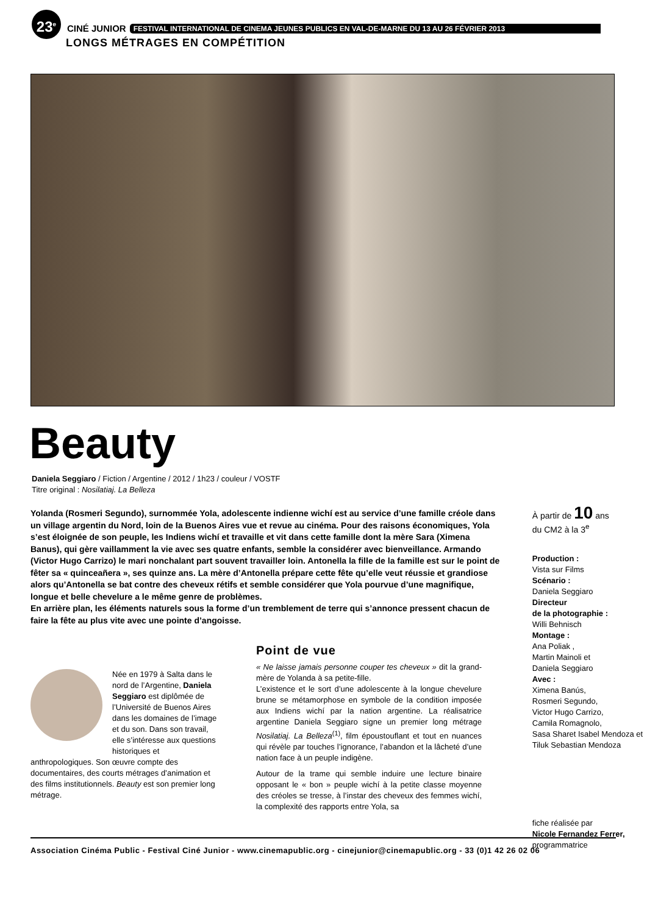23<sup>e</sup>
CINÉ JUNIOR FESTIVAL INTERNATIONAL DE CINEMA JEUNES PUBLICS EN VAL-DE-MARNE DU 13 AU 26 FÉVRIER 2013
LONGS MÉTRAGES EN COMPÉTITION
Beauty
Daniela Seggiaro / Fiction / Argentine / 2012 / 1h23 / couleur / VOSTF
Titre original : Nosilatiaj. La Belleza
Yolanda (Rosmeri Segundo), surnommée Yola, adolescente indienne wichí est au service d’une famille créole dans un village argentin du Nord, loin de la Buenos Aires vue et revue au cinéma. Pour des raisons économiques, Yola s’est éloignée de son peuple, les Indiens wichí et travaille et vit dans cette famille dont la mère Sara (Ximena Banus), qui gère vaillamment la vie avec ses quatre enfants, semble la considérer avec bienveillance. Armando (Victor Hugo Carrizo) le mari nonchalant part souvent travailler loin. Antonella la fille de la famille est sur le point de fêter sa « quinceañera », ses quinze ans. La mère d’Antonella prépare cette fête qu’elle veut réussie et grandiose alors qu’Antonella se bat contre des cheveux rétifs et semble considérer que Yola pourvue d’une magnifique, longue et belle chevelure a le même genre de problèmes.
En arrière plan, les éléments naturels sous la forme d’un tremblement de terre qui s’annonce pressent chacun de faire la fête au plus vite avec une pointe d’angoisse.
Née en 1979 à Salta dans le nord de l’Argentine, Daniela Seggiaro est diplômée de l’Université de Buenos Aires dans les domaines de l’image et du son. Dans son travail, elle s’intéresse aux questions historiques et anthropologiques. Son œuvre compte des documentaires, des courts métrages d’animation et des films institutionnels. Beauty est son premier long métrage.
Point de vue
« Ne laisse jamais personne couper tes cheveux » dit la grand-mère de Yolanda à sa petite-fille.
L’existence et le sort d’une adolescente à la longue chevelure brune se métamorphose en symbole de la condition imposée aux Indiens wichí par la nation argentine. La réalisatrice argentine Daniela Seggiaro signe un premier long métrage Nosilatiaj. La Belleza<sup>(1)</sup>, film époustouflant et tout en nuances qui révèle par touches l’ignorance, l’abandon et la lâcheté d’une nation face à un peuple indigène.
Autour de la trame qui semble induire une lecture binaire opposant le « bon » peuple wichí à la petite classe moyenne des créoles se tresse, à l’instar des cheveux des femmes wichí, la complexité des rapports entre Yola, sa
À partir de 10 ans
du CM2 à la 3<sup>e</sup>
Production :
Vista sur Films
Scénario :
Daniela Seggiaro
Directeur
de la photographie :
Willi Behnisch
Montage :
Ana Poliak ,
Martin Mainoli et
Daniela Seggiaro
Avec :
Ximena Banús,
Rosmeri Segundo,
Victor Hugo Carrizo,
Camila Romagnolo,
Sasa Sharet Isabel Mendoza et Tiluk Sebastian Mendoza
fiche réalisée par
Nicole Fernandez Ferrer,
programmatrice
Association Cinéma Public - Festival Ciné Junior - www.cinemapublic.org - cinejunior@cinemapublic.org - 33 (0)1 42 26 02 06